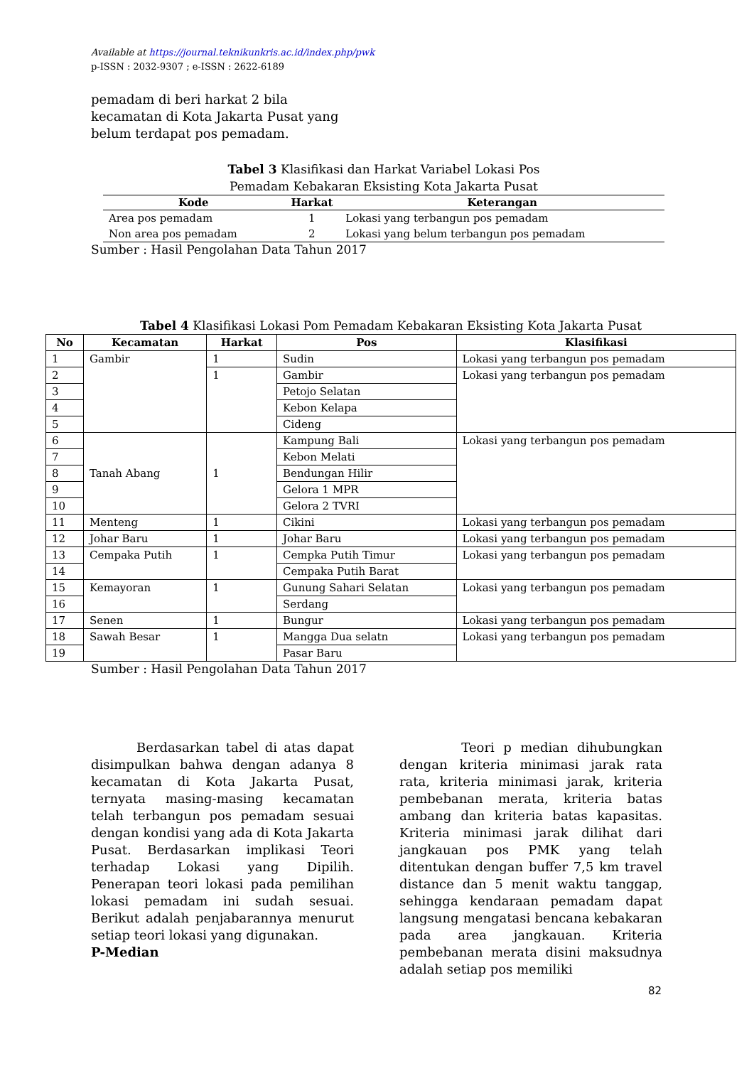Available at https://journal.teknikunkris.ac.id/index.php/pwk
p-ISSN : 2032-9307 ; e-ISSN : 2622-6189
pemadam di beri harkat 2 bila kecamatan di Kota Jakarta Pusat yang belum terdapat pos pemadam.
Tabel 3 Klasifikasi dan Harkat Variabel Lokasi Pos
Pemadam Kebakaran Eksisting Kota Jakarta Pusat
| Kode | Harkat | Keterangan |
| --- | --- | --- |
| Area pos pemadam | 1 | Lokasi yang terbangun pos pemadam |
| Non area pos pemadam | 2 | Lokasi yang belum terbangun pos pemadam |
Sumber : Hasil Pengolahan Data Tahun 2017
Tabel 4 Klasifikasi Lokasi Pom Pemadam Kebakaran Eksisting Kota Jakarta Pusat
| No | Kecamatan | Harkat | Pos | Klasifikasi |
| --- | --- | --- | --- | --- |
| 1 | Gambir | 1 | Sudin | Lokasi yang terbangun pos pemadam |
| 2 | | 1 | Gambir | Lokasi yang terbangun pos pemadam |
| 3 | | | Petojo Selatan | |
| 4 | | | Kebon Kelapa | |
| 5 | | | Cideng | |
| 6 | Tanah Abang | 1 | Kampung Bali | Lokasi yang terbangun pos pemadam |
| 7 | | | Kebon Melati | |
| 8 | | | Bendungan Hilir | |
| 9 | | | Gelora 1 MPR | |
| 10 | | | Gelora 2 TVRI | |
| 11 | Menteng | 1 | Cikini | Lokasi yang terbangun pos pemadam |
| 12 | Johar Baru | 1 | Johar Baru | Lokasi yang terbangun pos pemadam |
| 13 | Cempaka Putih | 1 | Cempka Putih Timur | Lokasi yang terbangun pos pemadam |
| 14 | | | Cempaka Putih Barat | |
| 15 | Kemayoran | 1 | Gunung Sahari Selatan | Lokasi yang terbangun pos pemadam |
| 16 | | | Serdang | |
| 17 | Senen | 1 | Bungur | Lokasi yang terbangun pos pemadam |
| 18 | Sawah Besar | 1 | Mangga Dua selatn | Lokasi yang terbangun pos pemadam |
| 19 | | | Pasar Baru | |
Sumber : Hasil Pengolahan Data Tahun 2017
Berdasarkan tabel di atas dapat disimpulkan bahwa dengan adanya 8 kecamatan di Kota Jakarta Pusat, ternyata masing-masing kecamatan telah terbangun pos pemadam sesuai dengan kondisi yang ada di Kota Jakarta Pusat. Berdasarkan implikasi Teori terhadap Lokasi yang Dipilih. Penerapan teori lokasi pada pemilihan lokasi pemadam ini sudah sesuai. Berikut adalah penjabarannya menurut setiap teori lokasi yang digunakan.
P-Median
Teori p median dihubungkan dengan kriteria minimasi jarak rata rata, kriteria minimasi jarak, kriteria pembebanan merata, kriteria batas ambang dan kriteria batas kapasitas. Kriteria minimasi jarak dilihat dari jangkauan pos PMK yang telah ditentukan dengan buffer 7,5 km travel distance dan 5 menit waktu tanggap, sehingga kendaraan pemadam dapat langsung mengatasi bencana kebakaran pada area jangkauan. Kriteria pembebanan merata disini maksudnya adalah setiap pos memiliki
82